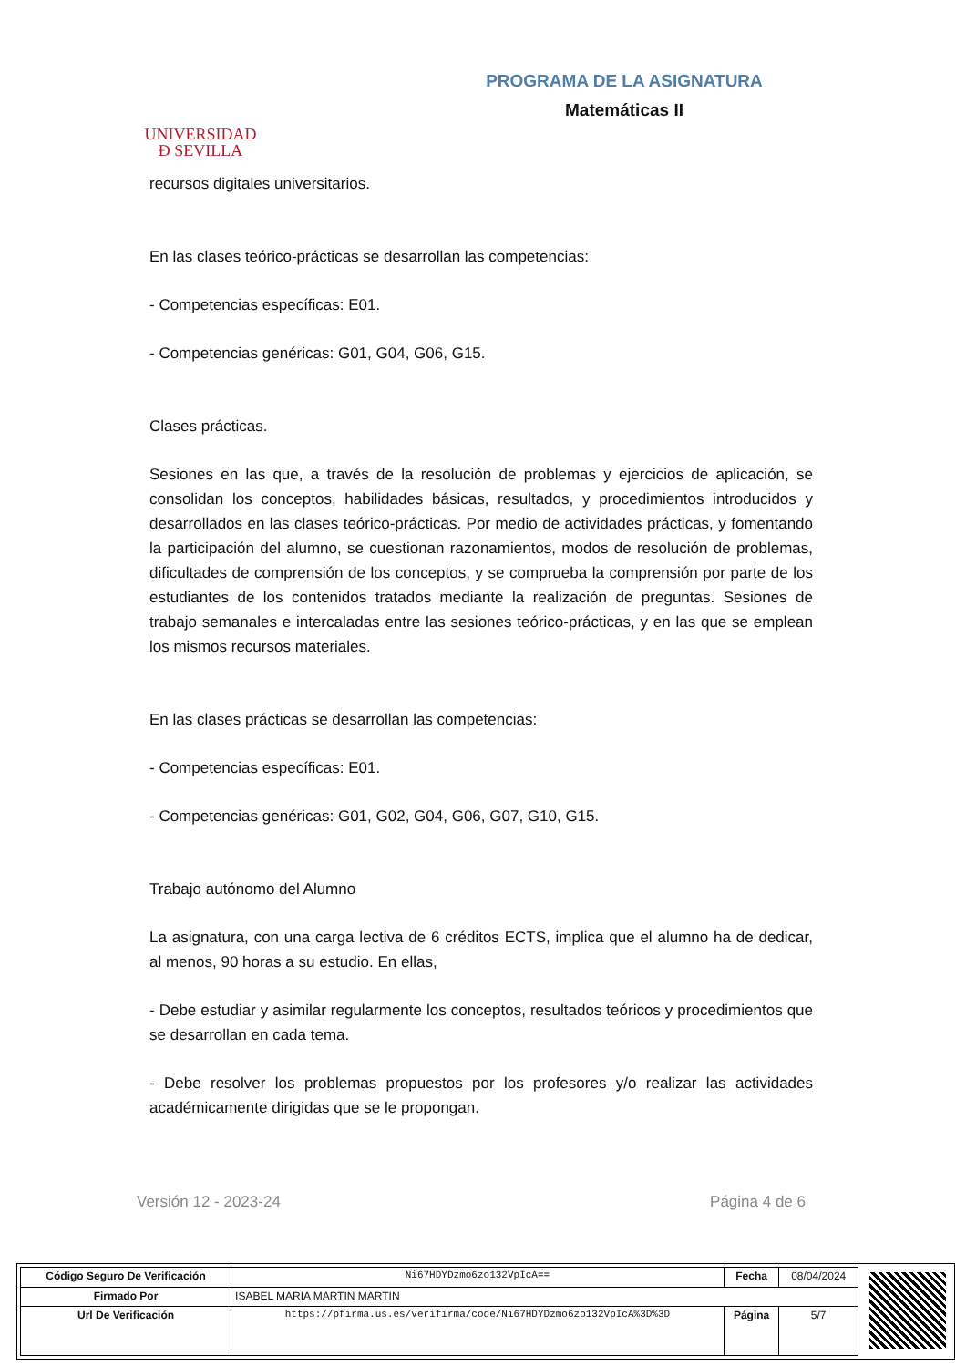UNIVERSIDAD
Ð SEVILLA
PROGRAMA DE LA ASIGNATURA
Matemáticas II
recursos digitales universitarios.
En las clases teórico-prácticas se desarrollan las competencias:
- Competencias específicas: E01.
- Competencias genéricas: G01, G04, G06, G15.
Clases prácticas.
Sesiones en las que, a través de la resolución de problemas y ejercicios de aplicación, se consolidan los conceptos, habilidades básicas, resultados, y procedimientos introducidos y desarrollados en las clases teórico-prácticas. Por medio de actividades prácticas, y fomentando la participación del alumno, se cuestionan razonamientos, modos de resolución de problemas, dificultades de comprensión de los conceptos, y se comprueba la comprensión por parte de los estudiantes de los contenidos tratados mediante la realización de preguntas. Sesiones de trabajo semanales e intercaladas entre las sesiones teórico-prácticas, y en las que se emplean los mismos recursos materiales.
En las clases prácticas se desarrollan las competencias:
- Competencias específicas: E01.
- Competencias genéricas: G01, G02, G04, G06, G07, G10, G15.
Trabajo autónomo del Alumno
La asignatura, con una carga lectiva de 6 créditos ECTS, implica que el alumno ha de dedicar, al menos, 90 horas a su estudio. En ellas,
- Debe estudiar y asimilar regularmente los conceptos, resultados teóricos y procedimientos que se desarrollan en cada tema.
- Debe resolver los problemas propuestos por los profesores y/o realizar las actividades académicamente dirigidas que se le propongan.
Versión 12 - 2023-24 Página 4 de 6
| Código Seguro De Verificación | Ni67HDYDzmo6zo132VpIcA== | Fecha | 08/04/2024 |
| Firmado Por | ISABEL MARIA MARTIN MARTIN | | |
| Url De Verificación | https://pfirma.us.es/verifirma/code/Ni67HDYDzmo6zo132VpIcA%3D%3D | Página | 5/7 |